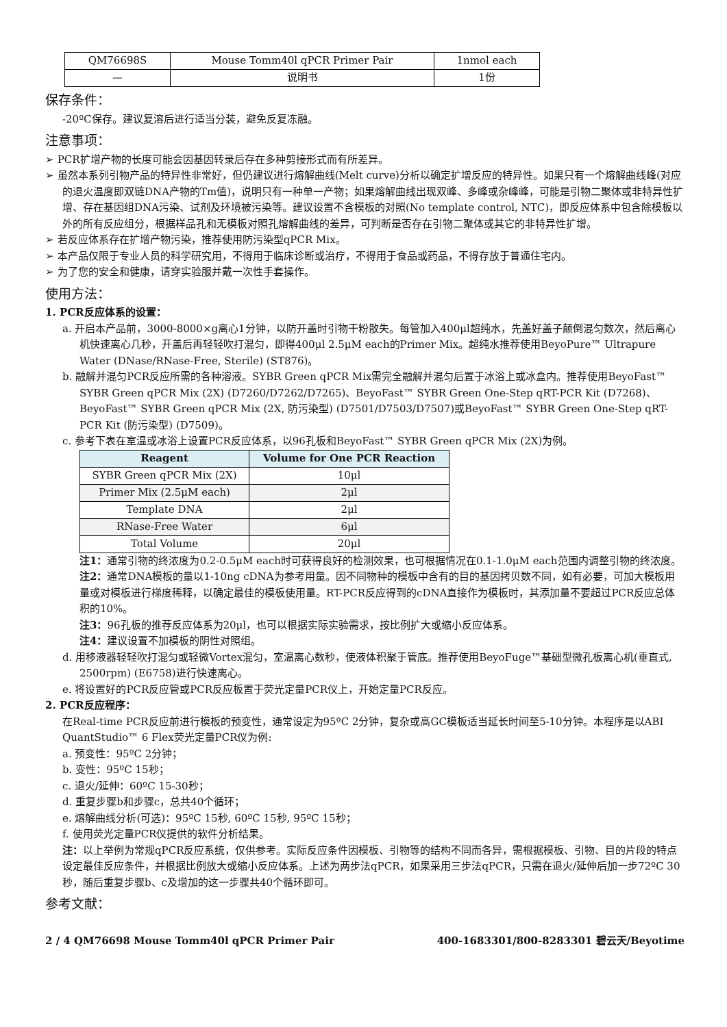| QM76698S | Mouse Tomm40l qPCR Primer Pair | 1nmol each |
| — | 说明书 | 1份 |
保存条件：
-20ºC保存。建议复溶后进行适当分装，避免反复冻融。
注意事项：
➢ PCR扩增产物的长度可能会因基因转录后存在多种剪接形式而有所差异。
➢ 虽然本系列引物产品的特异性非常好，但仍建议进行熔解曲线(Melt curve)分析以确定扩增反应的特异性。如果只有一个熔解曲线峰(对应的退火温度即双链DNA产物的Tm值)，说明只有一种单一产物；如果熔解曲线出现双峰、多峰或杂峰峰，可能是引物二聚体或非特异性扩增、存在基因组DNA污染、试剂及环境被污染等。建议设置不含模板的对照(No template control, NTC)，即反应体系中包含除模板以外的所有反应组分，根据样品孔和无模板对照孔熔解曲线的差异，可判断是否存在引物二聚体或其它的非特异性扩增。
➢ 若反应体系存在扩增产物污染，推荐使用防污染型qPCR Mix。
➢ 本产品仅限于专业人员的科学研究用，不得用于临床诊断或治疗，不得用于食品或药品，不得存放于普通住宅内。
➢ 为了您的安全和健康，请穿实验服并戴一次性手套操作。
使用方法：
1. PCR反应体系的设置：
a. 开启本产品前，3000-8000×g离心1分钟，以防开盖时引物干粉散失。每管加入400μl超纯水，先盖好盖子颠倒混匀数次，然后离心机快速离心几秒，开盖后再轻轻吹打混匀，即得400μl 2.5μM each的Primer Mix。超纯水推荐使用BeyoPure™ Ultrapure Water (DNase/RNase-Free, Sterile) (ST876)。
b. 融解并混匀PCR反应所需的各种溶液。SYBR Green qPCR Mix需完全融解并混匀后置于冰浴上或冰盒内。推荐使用BeyoFast™ SYBR Green qPCR Mix (2X) (D7260/D7262/D7265)、BeyoFast™ SYBR Green One-Step qRT-PCR Kit (D7268)、BeyoFast™ SYBR Green qPCR Mix (2X, 防污染型) (D7501/D7503/D7507)或BeyoFast™ SYBR Green One-Step qRT-PCR Kit (防污染型) (D7509)。
c. 参考下表在室温或冰浴上设置PCR反应体系，以96孔板和BeyoFast™ SYBR Green qPCR Mix (2X)为例。
| Reagent | Volume for One PCR Reaction |
| --- | --- |
| SYBR Green qPCR Mix (2X) | 10μl |
| Primer Mix (2.5μM each) | 2μl |
| Template DNA | 2μl |
| RNase-Free Water | 6μl |
| Total Volume | 20μl |
注1：通常引物的终浓度为0.2-0.5μM each时可获得良好的检测效果，也可根据情况在0.1-1.0μM each范围内调整引物的终浓度。
注2：通常DNA模板的量以1-10ng cDNA为参考用量。因不同物种的模板中含有的目的基因拷贝数不同，如有必要，可加大模板用量或对模板进行梯度稀释，以确定最佳的模板使用量。RT-PCR反应得到的cDNA直接作为模板时，其添加量不要超过PCR反应总体积的10%。
注3：96孔板的推荐反应体系为20μl，也可以根据实际实验需求，按比例扩大或缩小反应体系。
注4：建议设置不加模板的阴性对照组。
d. 用移液器轻轻吹打混匀或轻微Vortex混匀，室温离心数秒，使液体积聚于管底。推荐使用BeyoFuge™基础型微孔板离心机(垂直式, 2500rpm) (E6758)进行快速离心。
e. 将设置好的PCR反应管或PCR反应板置于荧光定量PCR仪上，开始定量PCR反应。
2. PCR反应程序：
在Real-time PCR反应前进行模板的预变性，通常设定为95ºC 2分钟，复杂或高GC模板适当延长时间至5-10分钟。本程序是以ABI QuantStudio™ 6 Flex荧光定量PCR仪为例:
a. 预变性：95ºC 2分钟；
b. 变性：95ºC 15秒；
c. 退火/延伸：60ºC 15-30秒；
d. 重复步骤b和步骤c，总共40个循环；
e. 熔解曲线分析(可选)：95ºC 15秒, 60ºC 15秒, 95ºC 15秒；
f. 使用荧光定量PCR仪提供的软件分析结果。
注：以上举例为常规qPCR反应系统，仅供参考。实际反应条件因模板、引物等的结构不同而各异，需根据模板、引物、目的片段的特点设定最佳反应条件，并根据比例放大或缩小反应体系。上述为两步法qPCR，如果采用三步法qPCR，只需在退火/延伸后加一步72ºC 30秒，随后重复步骤b、c及增加的这一步骤共40个循环即可。
参考文献：
2 / 4 QM76698 Mouse Tomm40l qPCR Primer Pair 400-1683301/800-8283301 碧云天/Beyotime